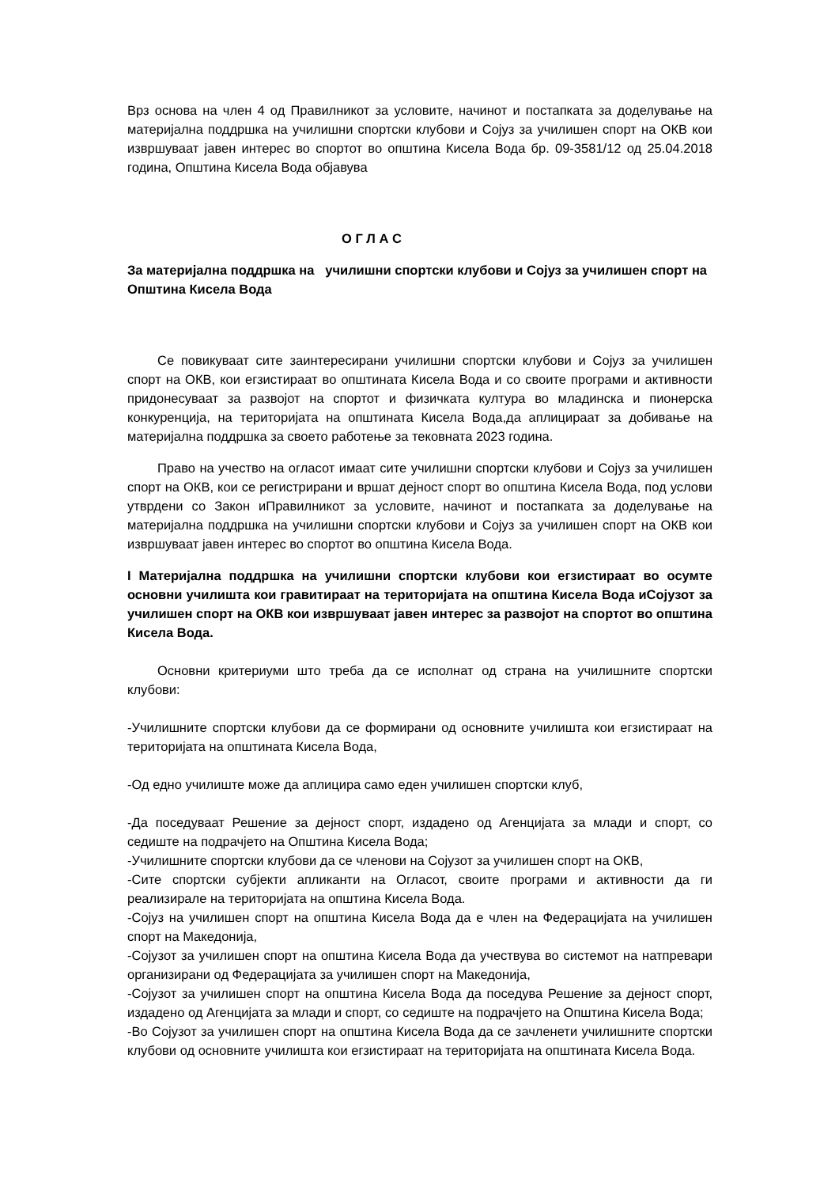Врз основа на член 4 од Правилникот за условите, начинот и постапката за доделување на материјална поддршка на училишни спортски клубови и Сојуз за училишен спорт на ОКВ кои извршуваат јавен интерес во спортот во општина Кисела Вода бр. 09-3581/12 од 25.04.2018 година, Општина Кисела Вода објавува
О Г Л А С
За материјална поддршка на училишни спортски клубови и Сојуз за училишен спорт на Општина Кисела Вода
Се повикуваат сите заинтересирани училишни спортски клубови и Сојуз за училишен спорт на ОКВ, кои егзистираат во општината Кисела Вода и со своите програми и активности придонесуваат за развојот на спортот и физичката култура во младинска и пионерска конкуренција, на територијата на општината Кисела Вода,да аплицираат за добивање на материјална поддршка за своето работење за тековната 2023 година.
Право на учество на огласот имаат сите училишни спортски клубови и Сојуз за училишен спорт на ОКВ, кои се регистрирани и вршат дејност спорт во општина Кисела Вода, под услови утврдени со Закон иПравилникот за условите, начинот и постапката за доделување на материјална поддршка на училишни спортски клубови и Сојуз за училишен спорт на ОКВ кои извршуваат јавен интерес во спортот во општина Кисела Вода.
I Материјална поддршка на училишни спортски клубови кои егзистираат во осумте основни училишта кои гравитираат на територијата на општина Кисела Вода иСојузот за училишен спорт на ОКВ кои извршуваат јавен интерес за развојот на спортот во општина Кисела Вода.
Основни критериуми што треба да се исполнат од страна на училишните спортски клубови:
-Училишните спортски клубови да се формирани од основните училишта кои егзистираат на територијата на општината Кисела Вода,
-Од едно училиште може да аплицира само еден училишен спортски клуб,
-Да поседуваат Решение за дејност спорт, издадено од Агенцијата за млади и спорт, со седиште на подрачјето на Општина Кисела Вода;
-Училишните спортски клубови да се членови на Сојузот за училишен спорт на ОКВ,
-Сите спортски субјекти апликанти на Огласот, своите програми и активности да ги реализирале на територијата на општина Кисела Вода.
-Сојуз на училишен спорт на општина Кисела Вода да е член на Федерацијата на училишен спорт на Македонија,
-Сојузот за училишен спорт на општина Кисела Вода да учествува во системот на натпревари организирани од Федерацијата за училишен спорт на Македонија,
-Сојузот за училишен спорт на општина Кисела Вода да поседува Решение за дејност спорт, издадено од Агенцијата за млади и спорт, со седиште на подрачјето на Општина Кисела Вода;
-Во Сојузот за училишен спорт на општина Кисела Вода да се зачленети училишните спортски клубови од основните училишта кои егзистираат на територијата на општината Кисела Вода.